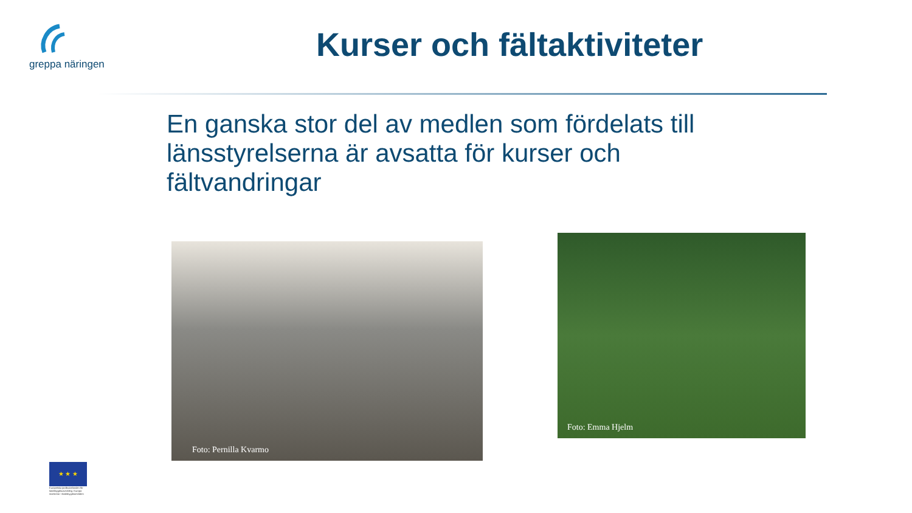greppa näringen Kurser och fältaktiviteter
En ganska stor del av medlen som fördelats till länsstyrelserna är avsatta för kurser och fältvandringar
Foto: Pernilla Kvarmo
Foto: Emma Hjelm
★ ★ ★
Europeiska jordbruksfonden för landsbygdsutveckling: Europa investerar i landsbygdsområden